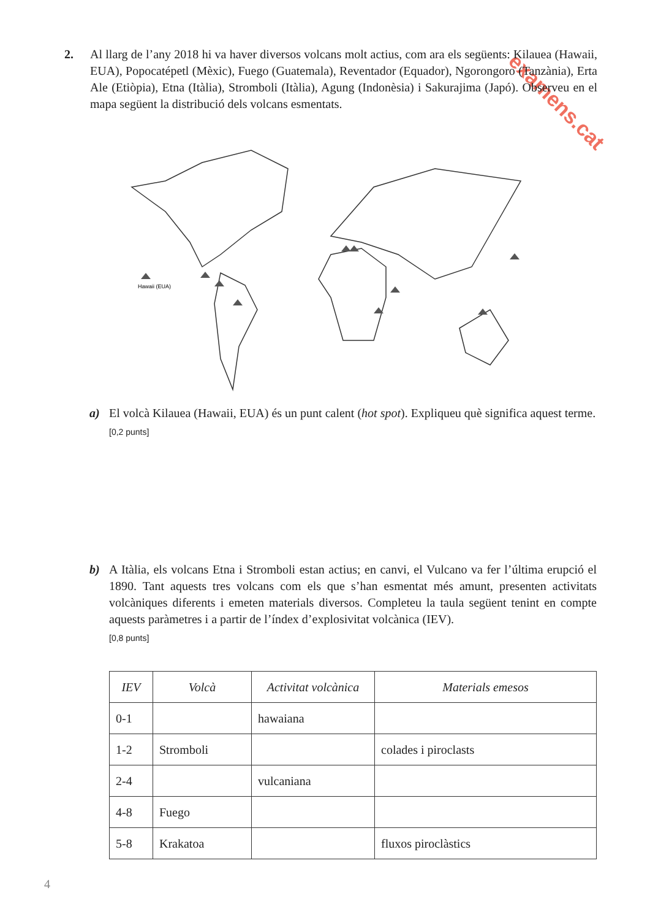examens.cat
2. Al llarg de l’any 2018 hi va haver diversos volcans molt actius, com ara els següents: Kilauea (Hawaii, EUA), Popocatépetl (Mèxic), Fuego (Guatemala), Reventador (Equador), Ngorongoro (Tanzània), Erta Ale (Etiòpia), Etna (Itàlia), Stromboli (Itàlia), Agung (Indonèsia) i Sakurajima (Japó). Observeu en el mapa següent la distribució dels volcans esmentats.
Hawaii (EUA)
a) El volcà Kilauea (Hawaii, EUA) és un punt calent (hot spot). Expliqueu què significa aquest terme.
[0,2 punts]
b) A Itàlia, els volcans Etna i Stromboli estan actius; en canvi, el Vulcano va fer l’última erupció el 1890. Tant aquests tres volcans com els que s’han esmentat més amunt, presenten activitats volcàniques diferents i emeten materials diversos. Completeu la taula següent tenint en compte aquests paràmetres i a partir de l’índex d’explosivitat volcànica (IEV).
[0,8 punts]
| IEV | Volcà | Activitat volcànica | Materials emesos |
| --- | --- | --- | --- |
| 0-1 | | hawaiana | |
| 1-2 | Stromboli | | colades i piroclasts |
| 2-4 | | vulcaniana | |
| 4-8 | Fuego | | |
| 5-8 | Krakatoa | | fluxos piroclàstics |
4